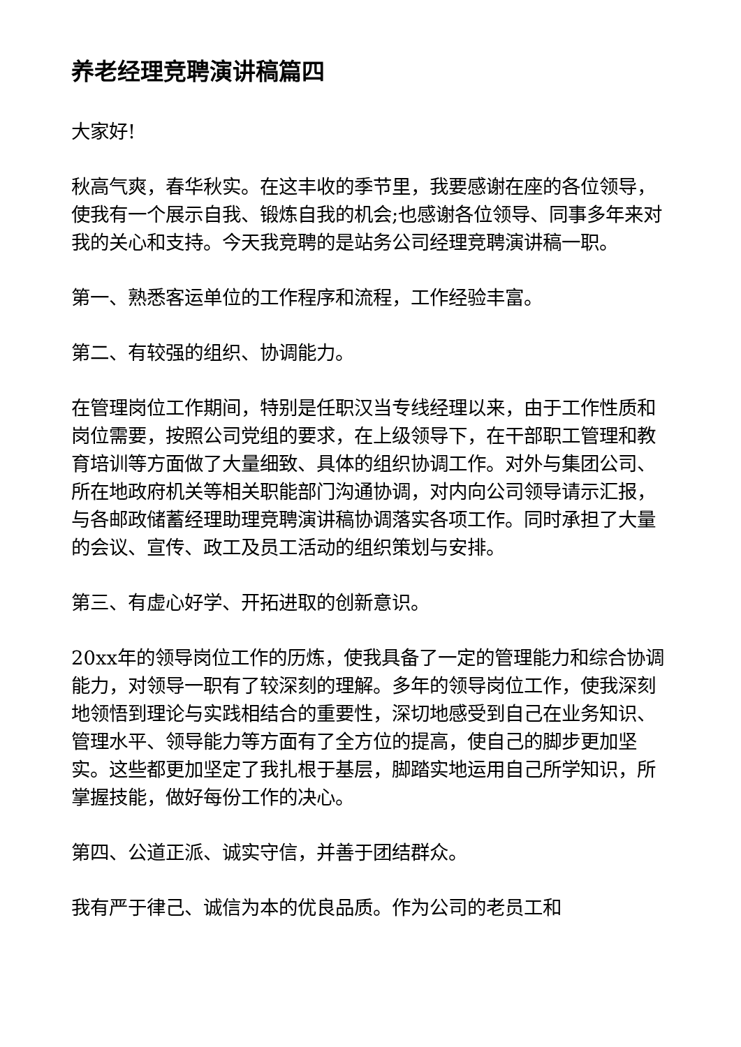养老经理竞聘演讲稿篇四
大家好!
秋高气爽，春华秋实。在这丰收的季节里，我要感谢在座的各位领导，使我有一个展示自我、锻炼自我的机会;也感谢各位领导、同事多年来对我的关心和支持。今天我竞聘的是站务公司经理竞聘演讲稿一职。
第一、熟悉客运单位的工作程序和流程，工作经验丰富。
第二、有较强的组织、协调能力。
在管理岗位工作期间，特别是任职汉当专线经理以来，由于工作性质和岗位需要，按照公司党组的要求，在上级领导下，在干部职工管理和教育培训等方面做了大量细致、具体的组织协调工作。对外与集团公司、所在地政府机关等相关职能部门沟通协调，对内向公司领导请示汇报，与各邮政储蓄经理助理竞聘演讲稿协调落实各项工作。同时承担了大量的会议、宣传、政工及员工活动的组织策划与安排。
第三、有虚心好学、开拓进取的创新意识。
20xx年的领导岗位工作的历炼，使我具备了一定的管理能力和综合协调能力，对领导一职有了较深刻的理解。多年的领导岗位工作，使我深刻地领悟到理论与实践相结合的重要性，深切地感受到自己在业务知识、管理水平、领导能力等方面有了全方位的提高，使自己的脚步更加坚实。这些都更加坚定了我扎根于基层，脚踏实地运用自己所学知识，所掌握技能，做好每份工作的决心。
第四、公道正派、诚实守信，并善于团结群众。
我有严于律己、诚信为本的优良品质。作为公司的老员工和